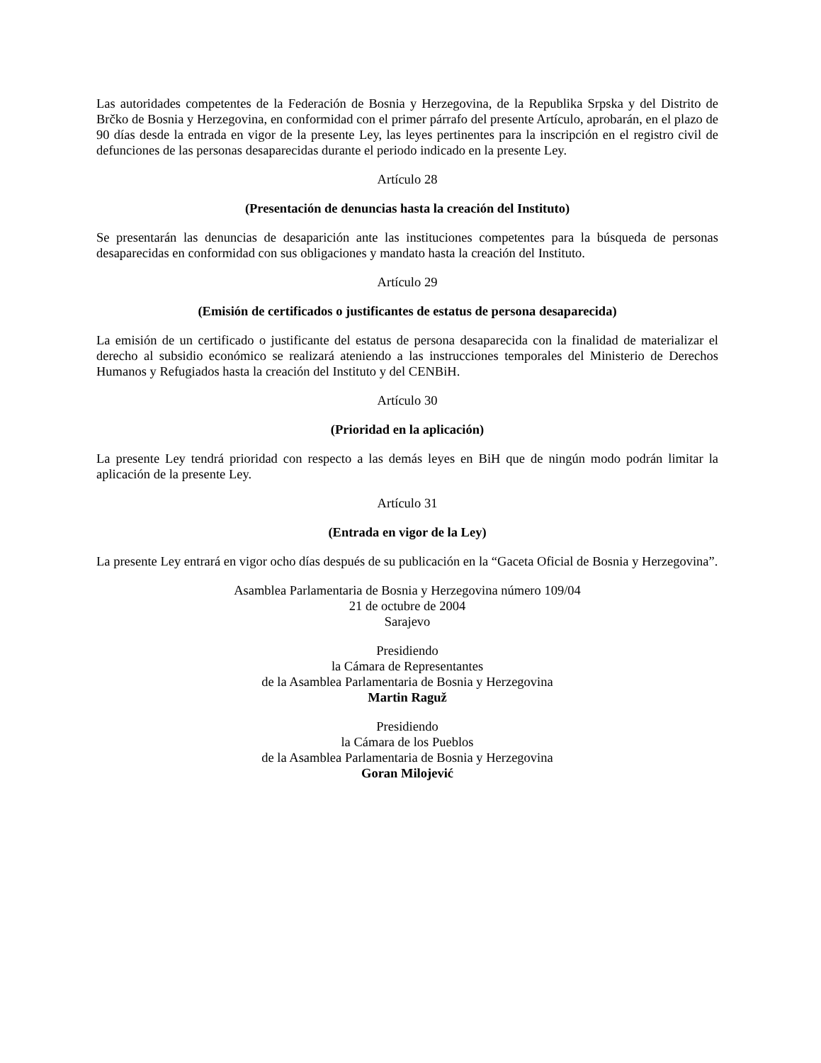Las autoridades competentes de la Federación de Bosnia y Herzegovina, de la Republika Srpska y del Distrito de Brčko de Bosnia y Herzegovina, en conformidad con el primer párrafo del presente Artículo, aprobarán, en el plazo de 90 días desde la entrada en vigor de la presente Ley, las leyes pertinentes para la inscripción en el registro civil de defunciones de las personas desaparecidas durante el periodo indicado en la presente Ley.
Artículo 28
(Presentación de denuncias hasta la creación del Instituto)
Se presentarán las denuncias de desaparición ante las instituciones competentes para la búsqueda de personas desaparecidas en conformidad con sus obligaciones y mandato hasta la creación del Instituto.
Artículo 29
(Emisión de certificados o justificantes de estatus de persona desaparecida)
La emisión de un certificado o justificante del estatus de persona desaparecida con la finalidad de materializar el derecho al subsidio económico se realizará ateniendo a las instrucciones temporales del Ministerio de Derechos Humanos y Refugiados hasta la creación del Instituto y del CENBiH.
Artículo 30
(Prioridad en la aplicación)
La presente Ley tendrá prioridad con respecto a las demás leyes en BiH que de ningún modo podrán limitar la aplicación de la presente Ley.
Artículo 31
(Entrada en vigor de la Ley)
La presente Ley entrará en vigor ocho días después de su publicación en la “Gaceta Oficial de Bosnia y Herzegovina”.
Asamblea Parlamentaria de Bosnia y Herzegovina número 109/04
21 de octubre de 2004
Sarajevo
Presidiendo
la Cámara de Representantes
de la Asamblea Parlamentaria de Bosnia y Herzegovina
Martin Raguž
Presidiendo
la Cámara de los Pueblos
de la Asamblea Parlamentaria de Bosnia y Herzegovina
Goran Milojević